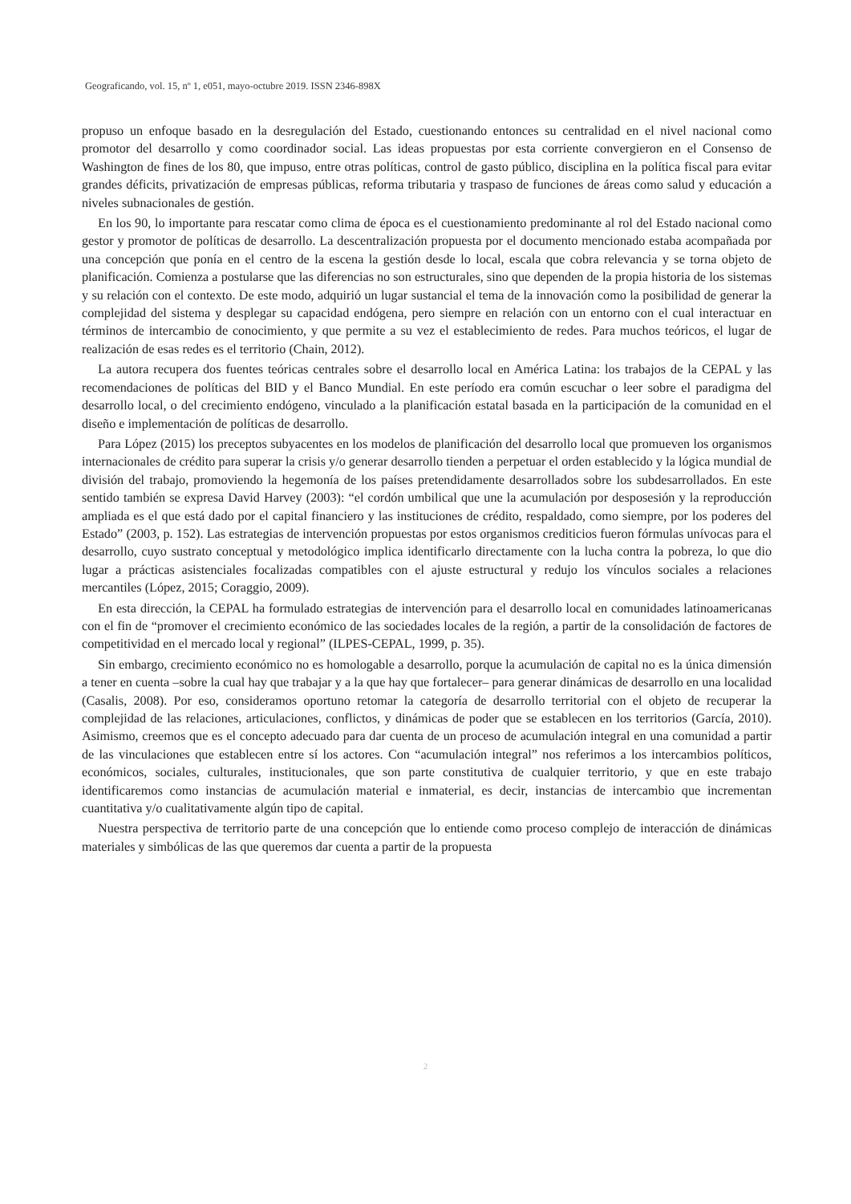Geograficando, vol. 15, nº 1, e051, mayo-octubre 2019. ISSN 2346-898X
propuso un enfoque basado en la desregulación del Estado, cuestionando entonces su centralidad en el nivel nacional como promotor del desarrollo y como coordinador social. Las ideas propuestas por esta corriente convergieron en el Consenso de Washington de fines de los 80, que impuso, entre otras políticas, control de gasto público, disciplina en la política fiscal para evitar grandes déficits, privatización de empresas públicas, reforma tributaria y traspaso de funciones de áreas como salud y educación a niveles subnacionales de gestión.
En los 90, lo importante para rescatar como clima de época es el cuestionamiento predominante al rol del Estado nacional como gestor y promotor de políticas de desarrollo. La descentralización propuesta por el documento mencionado estaba acompañada por una concepción que ponía en el centro de la escena la gestión desde lo local, escala que cobra relevancia y se torna objeto de planificación. Comienza a postularse que las diferencias no son estructurales, sino que dependen de la propia historia de los sistemas y su relación con el contexto. De este modo, adquirió un lugar sustancial el tema de la innovación como la posibilidad de generar la complejidad del sistema y desplegar su capacidad endógena, pero siempre en relación con un entorno con el cual interactuar en términos de intercambio de conocimiento, y que permite a su vez el establecimiento de redes. Para muchos teóricos, el lugar de realización de esas redes es el territorio (Chain, 2012).
La autora recupera dos fuentes teóricas centrales sobre el desarrollo local en América Latina: los trabajos de la CEPAL y las recomendaciones de políticas del BID y el Banco Mundial. En este período era común escuchar o leer sobre el paradigma del desarrollo local, o del crecimiento endógeno, vinculado a la planificación estatal basada en la participación de la comunidad en el diseño e implementación de políticas de desarrollo.
Para López (2015) los preceptos subyacentes en los modelos de planificación del desarrollo local que promueven los organismos internacionales de crédito para superar la crisis y/o generar desarrollo tienden a perpetuar el orden establecido y la lógica mundial de división del trabajo, promoviendo la hegemonía de los países pretendidamente desarrollados sobre los subdesarrollados. En este sentido también se expresa David Harvey (2003): “el cordón umbilical que une la acumulación por desposesión y la reproducción ampliada es el que está dado por el capital financiero y las instituciones de crédito, respaldado, como siempre, por los poderes del Estado” (2003, p. 152). Las estrategias de intervención propuestas por estos organismos crediticios fueron fórmulas unívocas para el desarrollo, cuyo sustrato conceptual y metodológico implica identificarlo directamente con la lucha contra la pobreza, lo que dio lugar a prácticas asistenciales focalizadas compatibles con el ajuste estructural y redujo los vínculos sociales a relaciones mercantiles (López, 2015; Coraggio, 2009).
En esta dirección, la CEPAL ha formulado estrategias de intervención para el desarrollo local en comunidades latinoamericanas con el fin de “promover el crecimiento económico de las sociedades locales de la región, a partir de la consolidación de factores de competitividad en el mercado local y regional” (ILPES-CEPAL, 1999, p. 35).
Sin embargo, crecimiento económico no es homologable a desarrollo, porque la acumulación de capital no es la única dimensión a tener en cuenta –sobre la cual hay que trabajar y a la que hay que fortalecer– para generar dinámicas de desarrollo en una localidad (Casalis, 2008). Por eso, consideramos oportuno retomar la categoría de desarrollo territorial con el objeto de recuperar la complejidad de las relaciones, articulaciones, conflictos, y dinámicas de poder que se establecen en los territorios (García, 2010). Asimismo, creemos que es el concepto adecuado para dar cuenta de un proceso de acumulación integral en una comunidad a partir de las vinculaciones que establecen entre sí los actores. Con “acumulación integral” nos referimos a los intercambios políticos, económicos, sociales, culturales, institucionales, que son parte constitutiva de cualquier territorio, y que en este trabajo identificaremos como instancias de acumulación material e inmaterial, es decir, instancias de intercambio que incrementan cuantitativa y/o cualitativamente algún tipo de capital.
Nuestra perspectiva de territorio parte de una concepción que lo entiende como proceso complejo de interacción de dinámicas materiales y simbólicas de las que queremos dar cuenta a partir de la propuesta
2